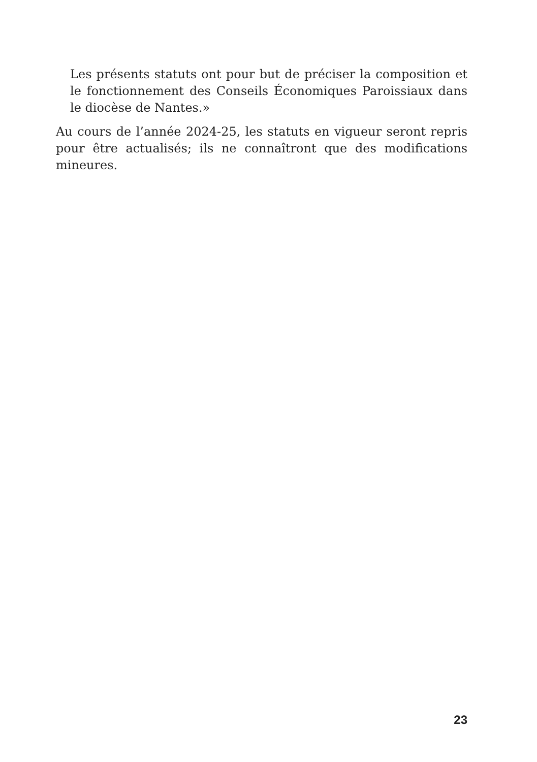Les présents statuts ont pour but de préciser la composition et le fonctionnement des Conseils Économiques Paroissiaux dans le diocèse de Nantes.»
Au cours de l’année 2024-25, les statuts en vigueur seront repris pour être actualisés; ils ne connaîtront que des modifications mineures.
23